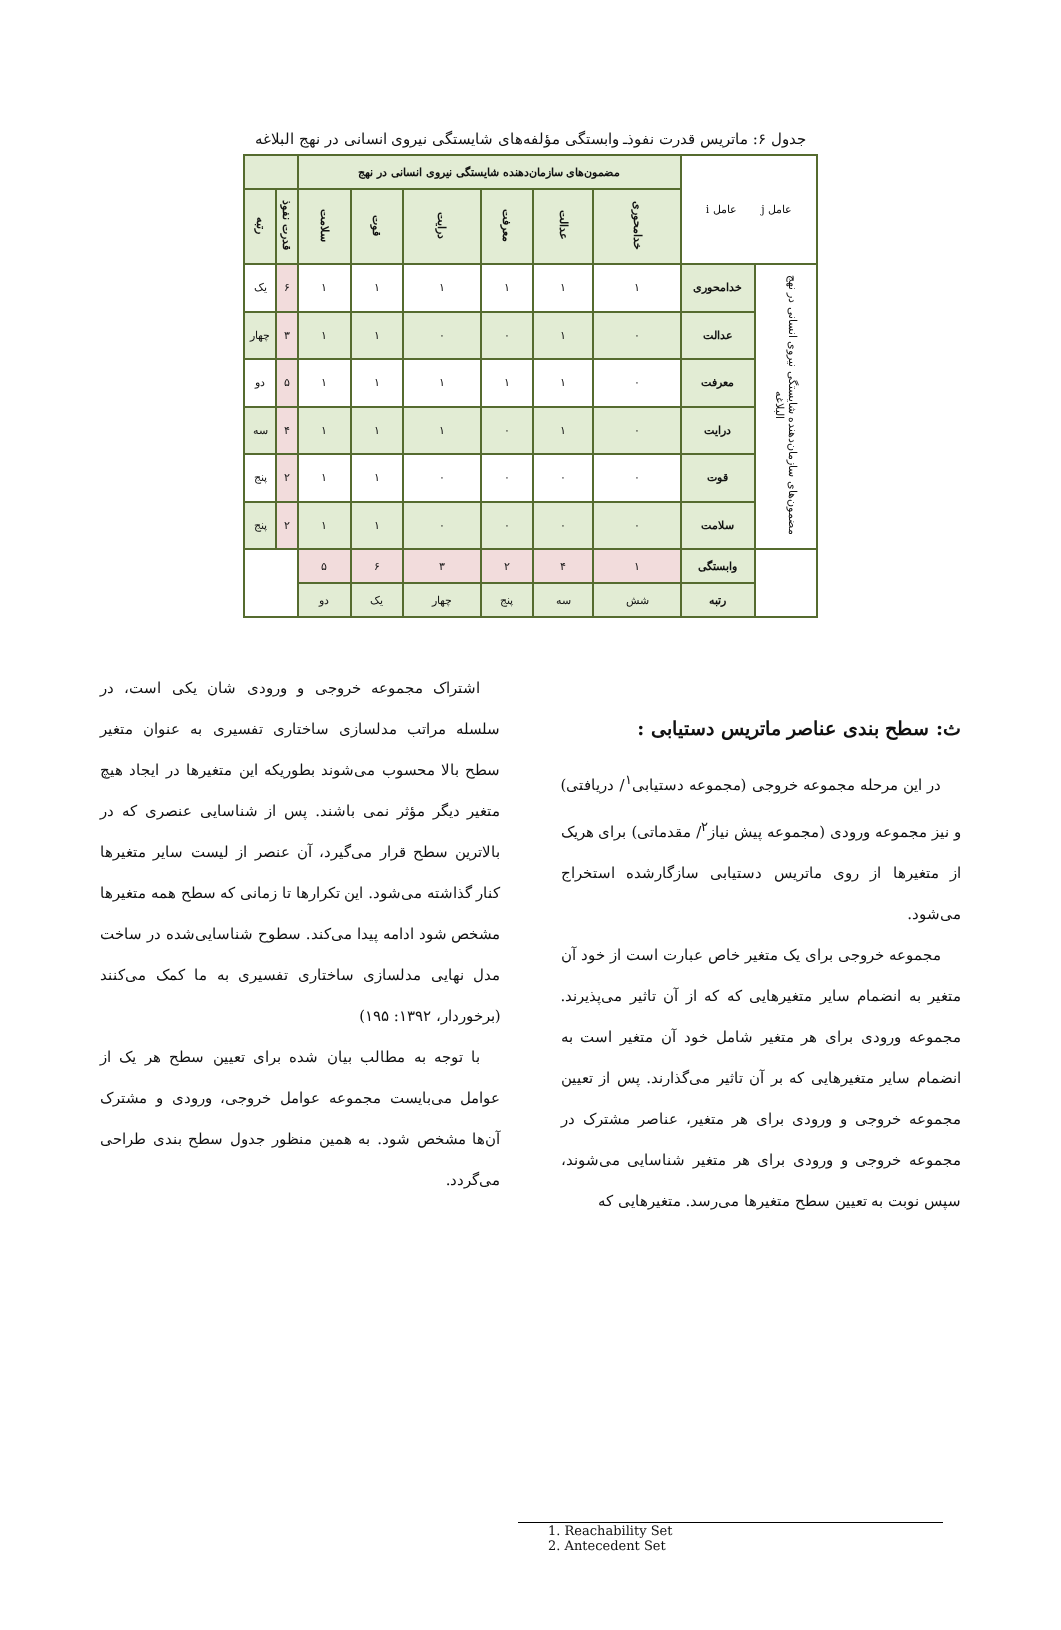جدول ۶: ماتریس قدرت نفوذـ وابستگی مؤلفه‌های شایستگی نیروی انسانی در نهج البلاغه
| عامل j عامل i | | مضمون‌های سازمان‌دهنده شایستگی نیروی انسانی در نهج | | | | | | | |
| --- | --- | --- | --- | --- | --- | --- | --- | --- | --- |
| | | خدامحوری | عدالت | معرفت | درایت | قوت | سلامت | قدرت نفوذ | رتبه |
| مضمون‌های سازمان‌دهنده شایستگی نیروی انسانی در نهج البلاغه | خدامحوری | ۱ | ۱ | ۱ | ۱ | ۱ | ۱ | ۶ | یک |
| | عدالت | ۰ | ۱ | ۰ | ۰ | ۱ | ۱ | ۳ | چهار |
| | معرفت | ۰ | ۱ | ۱ | ۱ | ۱ | ۱ | ۵ | دو |
| | درایت | ۰ | ۱ | ۰ | ۱ | ۱ | ۱ | ۴ | سه |
| | قوت | ۰ | ۰ | ۰ | ۰ | ۱ | ۱ | ۲ | پنج |
| | سلامت | ۰ | ۰ | ۰ | ۰ | ۱ | ۱ | ۲ | پنج |
| | وابستگی | ۱ | ۴ | ۲ | ۳ | ۶ | ۵ | | |
| | رتبه | شش | سه | پنج | چهار | یک | دو | | |
ث: سطح بندی عناصر ماتریس دستیابی :
در این مرحله مجموعه خروجی (مجموعه دستیابی<sup>۱</sup>/ دریافتی) و نیز مجموعه ورودی (مجموعه پیش نیاز<sup>۲</sup>/ مقدماتی) برای هریک از متغیرها از روی ماتریس دستیابی سازگارشده استخراج می‌شود.
مجموعه خروجی برای یک متغیر خاص عبارت است از خود آن متغیر به انضمام سایر متغیرهایی که که از آن تاثیر می‌پذیرند. مجموعه ورودی برای هر متغیر شامل خود آن متغیر است به انضمام سایر متغیرهایی که بر آن تاثیر می‌گذارند. پس از تعیین مجموعه خروجی و ورودی برای هر متغیر، عناصر مشترک در مجموعه خروجی و ورودی برای هر متغیر شناسایی می‌شوند، سپس نوبت به تعیین سطح متغیرها می‌رسد. متغیرهایی که
اشتراک مجموعه خروجی و ورودی شان یکی است، در سلسله مراتب مدلسازی ساختاری تفسیری به عنوان متغیر سطح بالا محسوب می‌شوند بطوریکه این متغیرها در ایجاد هیچ متغیر دیگر مؤثر نمی باشند. پس از شناسایی عنصری که در بالاترین سطح قرار می‌گیرد، آن عنصر از لیست سایر متغیرها کنار گذاشته می‌شود. این تکرارها تا زمانی که سطح همه متغیرها مشخص شود ادامه پیدا می‌کند. سطوح شناسایی‌شده در ساخت مدل نهایی مدلسازی ساختاری تفسیری به ما کمک می‌کنند (برخوردار، ۱۳۹۲: ۱۹۵)
با توجه به مطالب بیان شده برای تعیین سطح هر یک از عوامل می‌بایست مجموعه عوامل خروجی، ورودی و مشترک آن‌ها مشخص شود. به همین منظور جدول سطح بندی طراحی می‌گردد.
1. Reachability Set
2. Antecedent Set